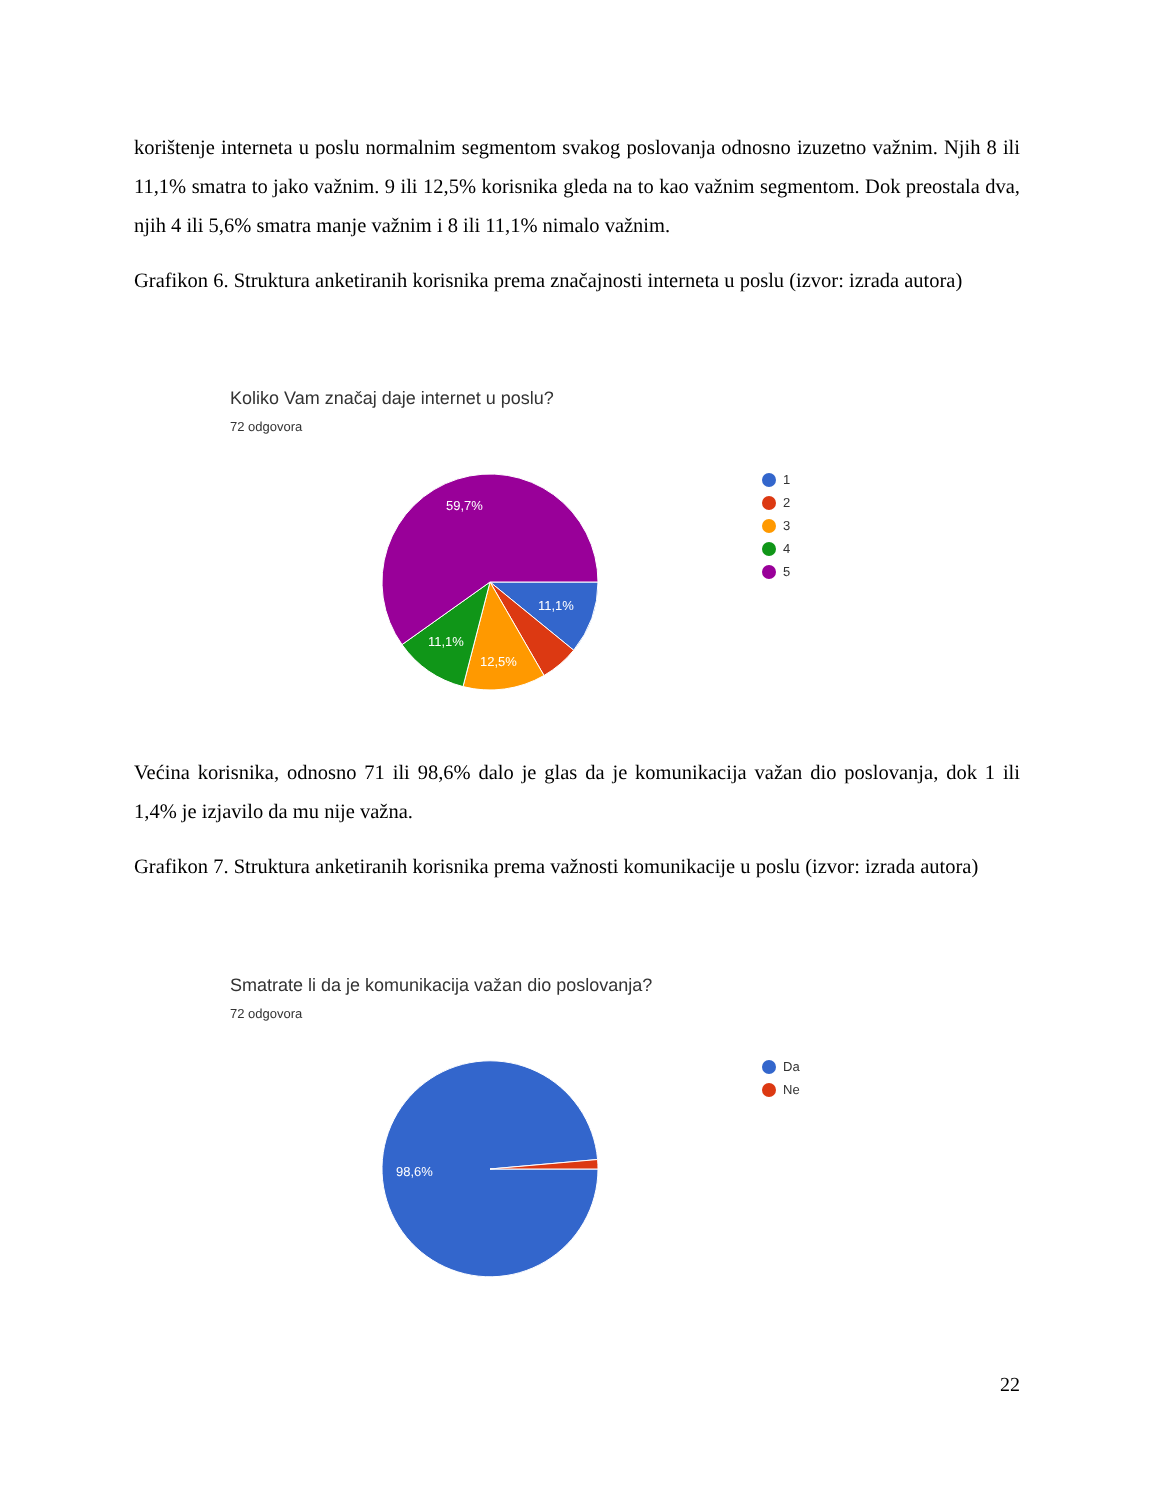korištenje interneta u poslu normalnim segmentom svakog poslovanja odnosno izuzetno važnim. Njih 8 ili 11,1% smatra to jako važnim. 9 ili 12,5% korisnika gleda na to kao važnim segmentom. Dok preostala dva, njih 4 ili 5,6% smatra manje važnim i 8 ili 11,1% nimalo važnim.
Grafikon 6. Struktura anketiranih korisnika prema značajnosti interneta u poslu (izvor: izrada autora)
Koliko Vam značaj daje internet u poslu?
72 odgovora
59,7%
11,1%
11,1%
12,5%
1
2
3
4
5
Većina korisnika, odnosno 71 ili 98,6% dalo je glas da je komunikacija važan dio poslovanja, dok 1 ili 1,4% je izjavilo da mu nije važna.
Grafikon 7. Struktura anketiranih korisnika prema važnosti komunikacije u poslu (izvor: izrada autora)
Smatrate li da je komunikacija važan dio poslovanja?
72 odgovora
98,6%
Da
Ne
22